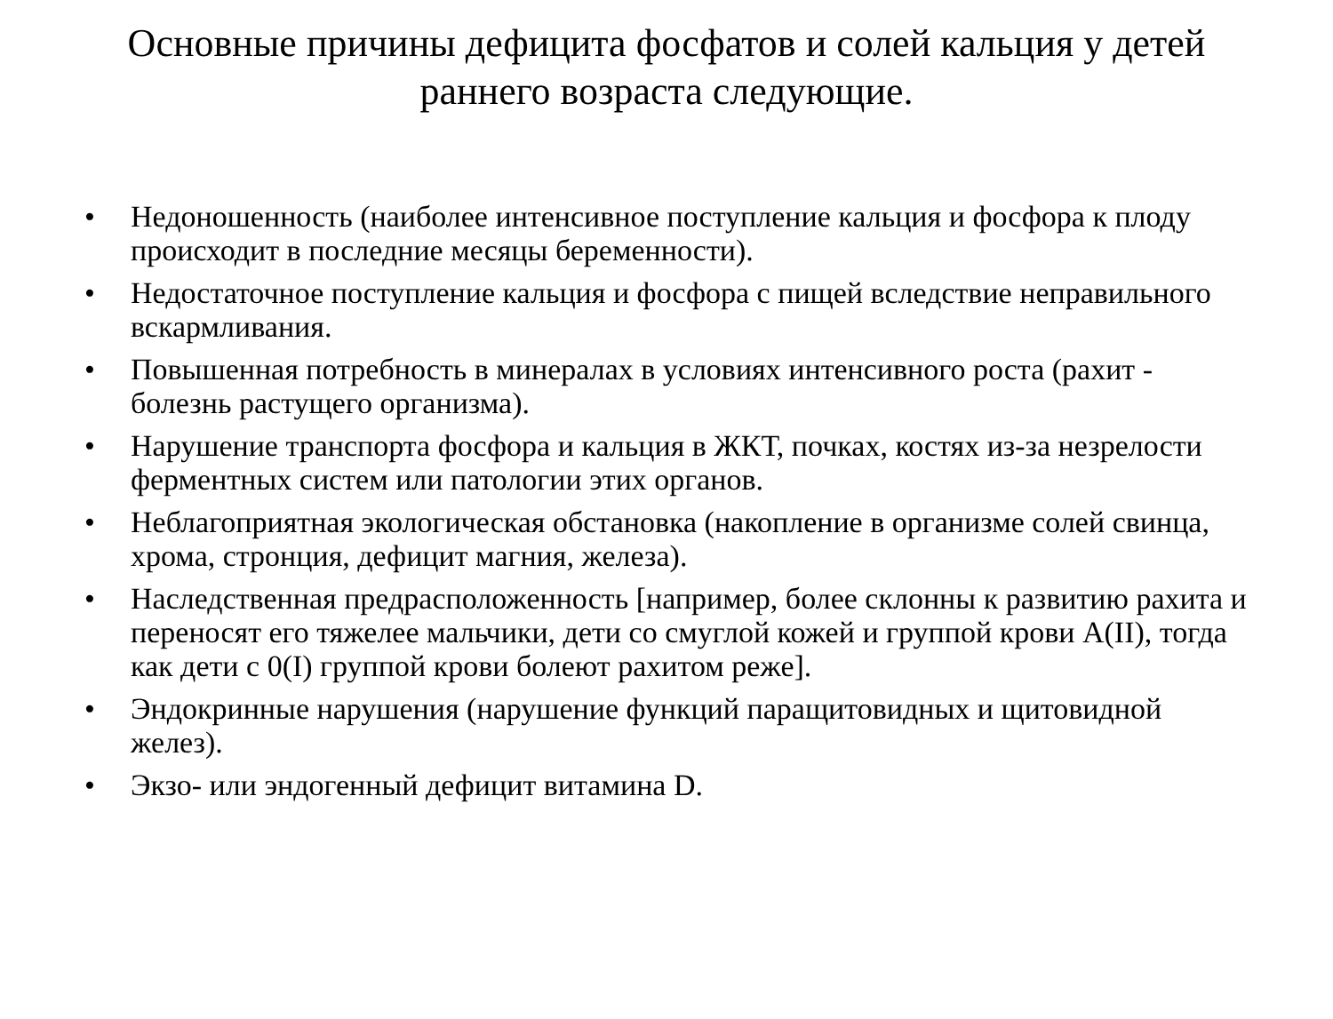Основные причины дефицита фосфатов и солей кальция у детей раннего возраста следующие.
• Недоношенность (наиболее интенсивное поступление кальция и фосфора к плоду происходит в последние месяцы беременности).
• Недостаточное поступление кальция и фосфора с пищей вследствие неправильного вскармливания.
• Повышенная потребность в минералах в условиях интенсивного роста (рахит - болезнь растущего организма).
• Нарушение транспорта фосфора и кальция в ЖКТ, почках, костях из-за незрелости ферментных систем или патологии этих органов.
• Неблагоприятная экологическая обстановка (накопление в организме солей свинца, хрома, стронция, дефицит магния, железа).
• Наследственная предрасположенность [например, более склонны к развитию рахита и переносят его тяжелее мальчики, дети со смуглой кожей и группой крови A(II), тогда как дети с 0(I) группой крови болеют рахитом реже].
• Эндокринные нарушения (нарушение функций паращитовидных и щитовидной желез).
• Экзо- или эндогенный дефицит витамина D.